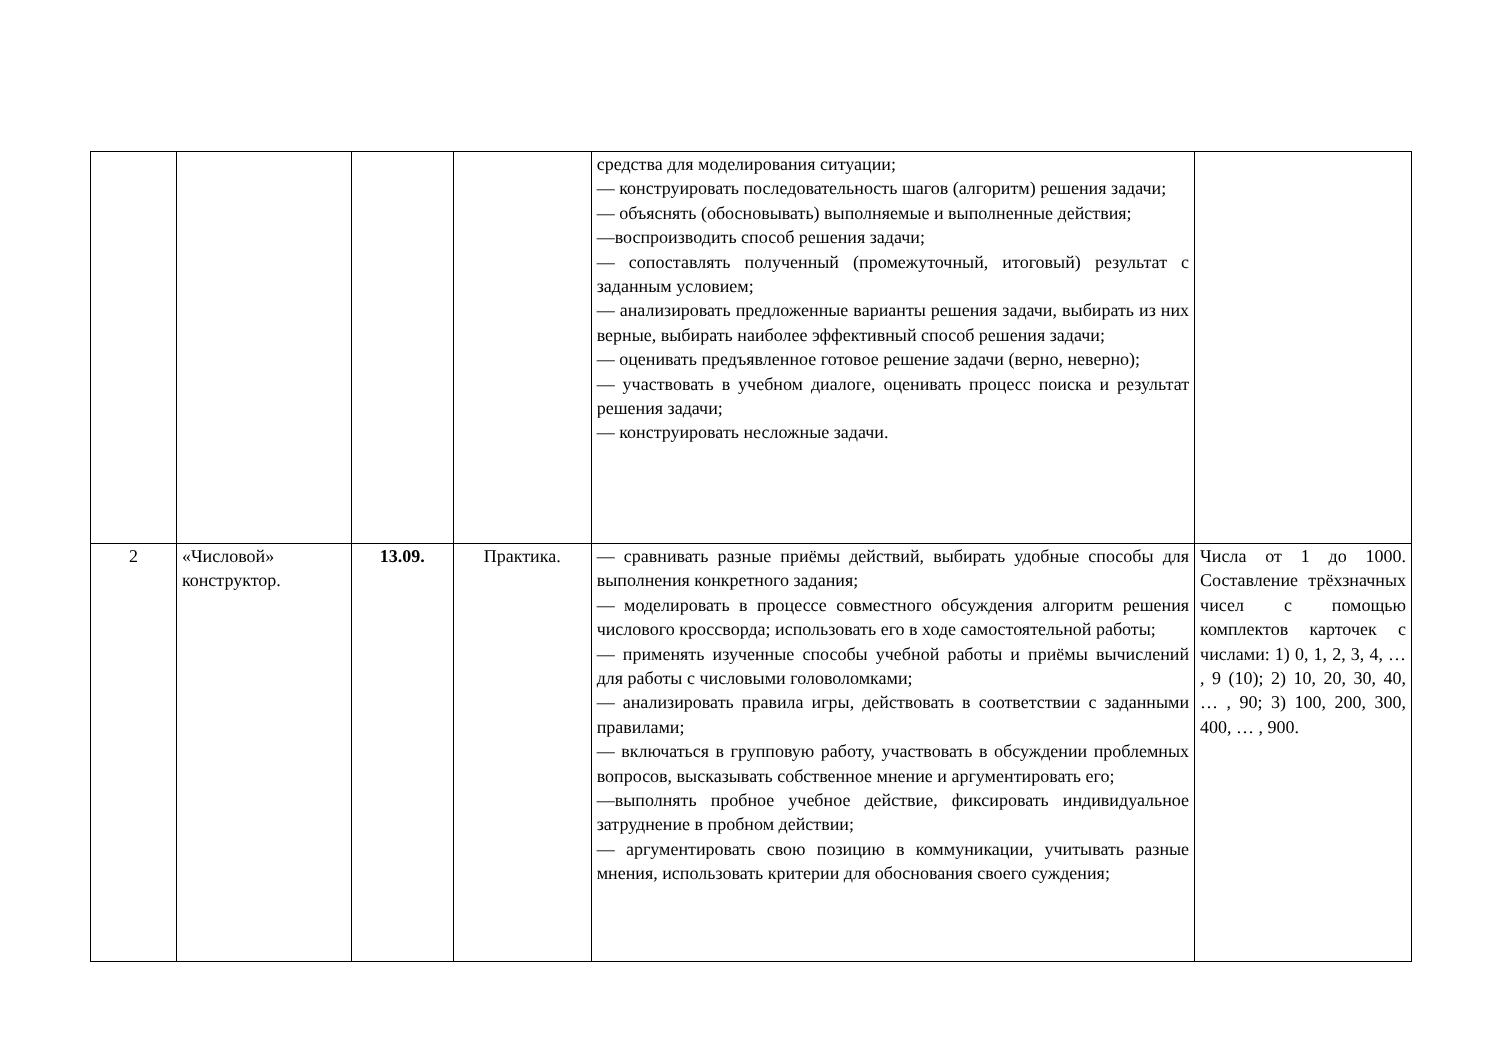| | | | | средства для моделирования ситуации; — конструировать последовательность шагов (алгоритм) решения задачи; — объяснять (обосновывать) выполняемые и выполненные действия; —воспроизводить способ решения задачи; — сопоставлять полученный (промежуточный, итоговый) результат с заданным условием; — анализировать предложенные варианты решения задачи, выбирать из них верные, выбирать наиболее эффективный способ решения задачи; — оценивать предъявленное готовое решение задачи (верно, неверно); — участвовать в учебном диалоге, оценивать процесс поиска и результат решения задачи; — конструировать несложные задачи. | |
| 2 | «Числовой» конструктор. | 13.09. | Практика. | — сравнивать разные приёмы действий, выбирать удобные способы для выполнения конкретного задания; — моделировать в процессе совместного обсуждения алгоритм решения числового кроссворда; использовать его в ходе самостоятельной работы; — применять изученные способы учебной работы и приёмы вычислений для работы с числовыми головоломками; — анализировать правила игры, действовать в соответствии с заданными правилами; — включаться в групповую работу, участвовать в обсуждении проблемных вопросов, высказывать собственное мнение и аргументировать его; —выполнять пробное учебное действие, фиксировать индивидуальное затруднение в пробном действии; — аргументировать свою позицию в коммуникации, учитывать разные мнения, использовать критерии для обоснования своего суждения; | Числа от 1 до 1000. Составление трёхзначных чисел с помощью комплектов карточек с числами: 1) 0, 1, 2, 3, 4, … , 9 (10); 2) 10, 20, 30, 40, … , 90; 3) 100, 200, 300, 400, … , 900. |